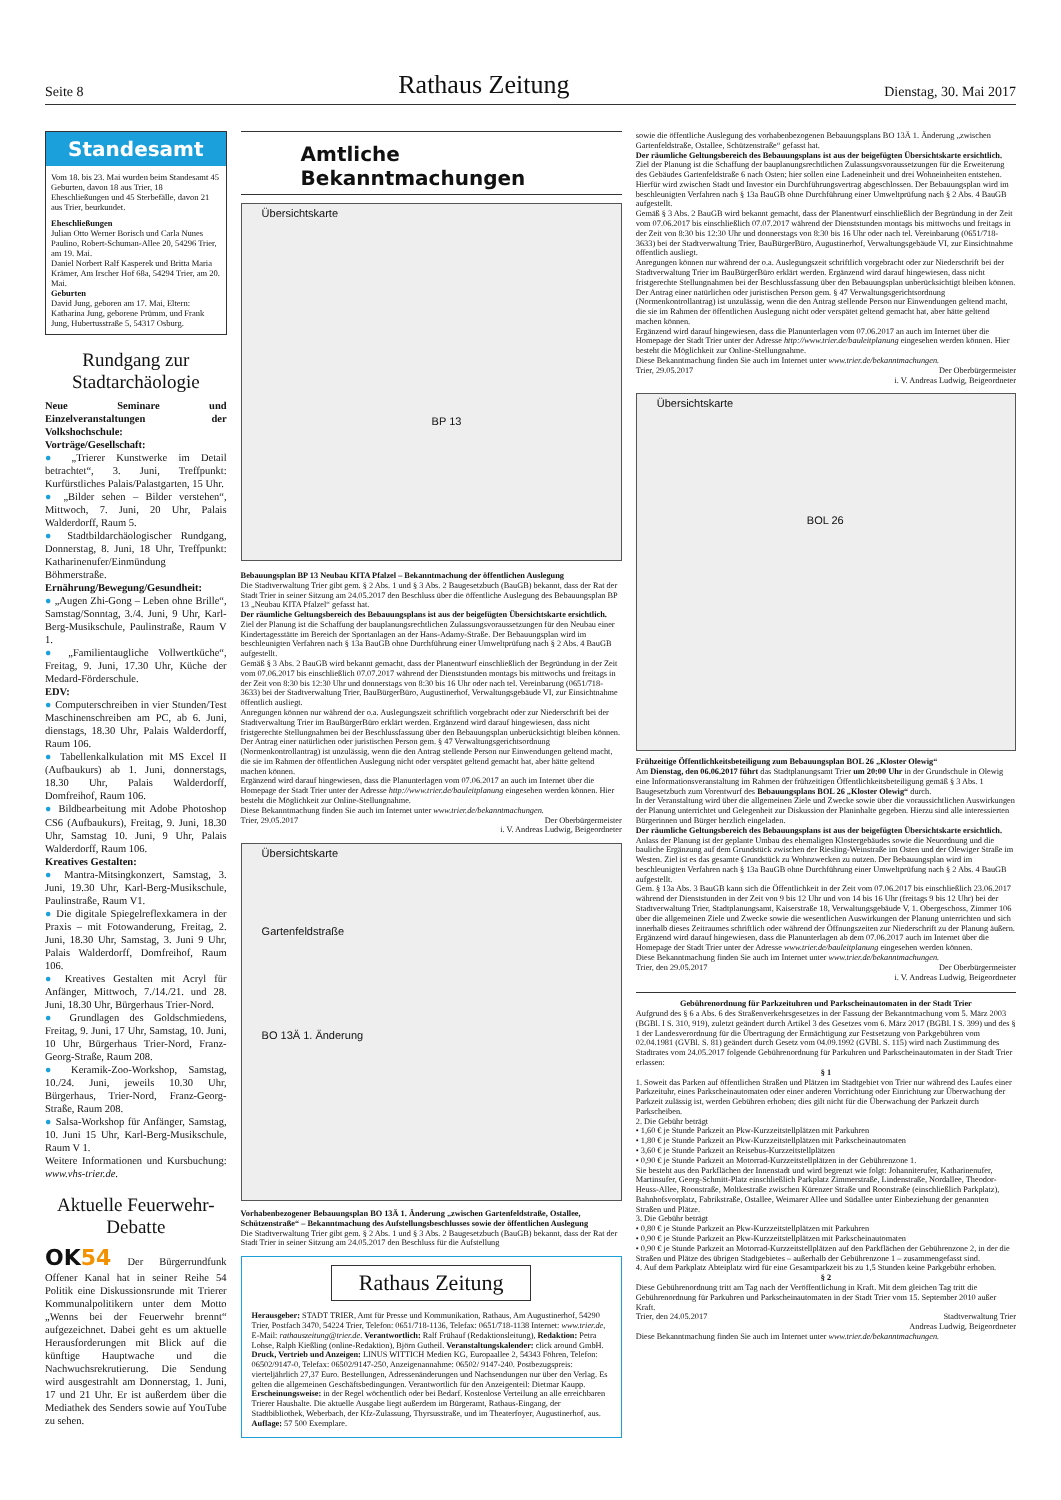Seite 8 Rathaus Zeitung Dienstag, 30. Mai 2017
Standesamt
Vom 18. bis 23. Mai wurden beim Standesamt 45 Geburten, davon 18 aus Trier, 18 Eheschließungen und 45 Sterbefälle, davon 21 aus Trier, beurkundet.
Eheschließungen
Julian Otto Werner Borisch und Carla Nunes Paulino, Robert-Schuman-Allee 20, 54296 Trier, am 19. Mai.
Daniel Norbert Ralf Kasperek und Britta Maria Krämer, Am Irscher Hof 68a, 54294 Trier, am 20. Mai.
Geburten
David Jung, geboren am 17. Mai, Eltern: Katharina Jung, geborene Prümm, und Frank Jung, Hubertusstraße 5, 54317 Osburg.
Rundgang zur Stadtarchäologie
Neue Seminare und Einzelveranstaltungen der Volkshochschule:
Vorträge/Gesellschaft:
● „Trierer Kunstwerke im Detail betrachtet“, 3. Juni, Treffpunkt: Kurfürstliches Palais/Palastgarten, 15 Uhr.
● „Bilder sehen – Bilder verstehen“, Mittwoch, 7. Juni, 20 Uhr, Palais Walderdorff, Raum 5.
● Stadtbildarchäologischer Rundgang, Donnerstag, 8. Juni, 18 Uhr, Treffpunkt: Katharinenufer/Einmündung Böhmerstraße.
Ernährung/Bewegung/Gesundheit:
● „Augen Zhi-Gong – Leben ohne Brille“, Samstag/Sonntag, 3./4. Juni, 9 Uhr, Karl-Berg-Musikschule, Paulinstraße, Raum V 1.
● „Familientaugliche Vollwertküche“, Freitag, 9. Juni, 17.30 Uhr, Küche der Medard-Förderschule.
EDV:
● Computerschreiben in vier Stunden/Test Maschinenschreiben am PC, ab 6. Juni, dienstags, 18.30 Uhr, Palais Walderdorff, Raum 106.
● Tabellenkalkulation mit MS Excel II (Aufbaukurs) ab 1. Juni, donnerstags, 18.30 Uhr, Palais Walderdorff, Domfreihof, Raum 106.
● Bildbearbeitung mit Adobe Photoshop CS6 (Aufbaukurs), Freitag, 9. Juni, 18.30 Uhr, Samstag 10. Juni, 9 Uhr, Palais Walderdorff, Raum 106.
Kreatives Gestalten:
● Mantra-Mitsingkonzert, Samstag, 3. Juni, 19.30 Uhr, Karl-Berg-Musikschule, Paulinstraße, Raum V1.
● Die digitale Spiegelreflexkamera in der Praxis – mit Fotowanderung, Freitag, 2. Juni, 18.30 Uhr, Samstag, 3. Juni 9 Uhr, Palais Walderdorff, Domfreihof, Raum 106.
● Kreatives Gestalten mit Acryl für Anfänger, Mittwoch, 7./14./21. und 28. Juni, 18.30 Uhr, Bürgerhaus Trier-Nord.
● Grundlagen des Goldschmiedens, Freitag, 9. Juni, 17 Uhr, Samstag, 10. Juni, 10 Uhr, Bürgerhaus Trier-Nord, Franz-Georg-Straße, Raum 208.
● Keramik-Zoo-Workshop, Samstag, 10./24. Juni, jeweils 10.30 Uhr, Bürgerhaus, Trier-Nord, Franz-Georg-Straße, Raum 208.
● Salsa-Workshop für Anfänger, Samstag, 10. Juni 15 Uhr, Karl-Berg-Musikschule, Raum V 1.
Weitere Informationen und Kursbuchung: www.vhs-trier.de.
Aktuelle Feuerwehr-Debatte
OK54 Der Bürgerrundfunk Offener Kanal hat in seiner Reihe 54 Politik eine Diskussionsrunde mit Trierer Kommunalpolitikern unter dem Motto „Wenns bei der Feuerwehr brennt“ aufgezeichnet. Dabei geht es um aktuelle Herausforderungen mit Blick auf die künftige Hauptwache und die Nachwuchsrekrutierung. Die Sendung wird ausgestrahlt am Donnerstag, 1. Juni, 17 und 21 Uhr. Er ist außerdem über die Mediathek des Senders sowie auf YouTube zu sehen.
Amtliche Bekanntmachungen
Übersichtskarte
BP 13
Bebauungsplan BP 13 Neubau KITA Pfalzel – Bekanntmachung der öffentlichen Auslegung
Die Stadtverwaltung Trier gibt gem. § 2 Abs. 1 und § 3 Abs. 2 Baugesetzbuch (BauGB) bekannt, dass der Rat der Stadt Trier in seiner Sitzung am 24.05.2017 den Beschluss über die öffentliche Auslegung des Bebauungsplan BP 13 „Neubau KITA Pfalzel“ gefasst hat.
Der räumliche Geltungsbereich des Bebauungsplans ist aus der beigefügten Übersichtskarte ersichtlich.
Ziel der Planung ist die Schaffung der bauplanungsrechtlichen Zulassungsvoraussetzungen für den Neubau einer Kindertagesstätte im Bereich der Sportanlagen an der Hans-Adamy-Straße. Der Bebauungsplan wird im beschleunigten Verfahren nach § 13a BauGB ohne Durchführung einer Umweltprüfung nach § 2 Abs. 4 BauGB aufgestellt.
Gemäß § 3 Abs. 2 BauGB wird bekannt gemacht, dass der Planentwurf einschließlich der Begründung in der Zeit vom 07.06.2017 bis einschließlich 07.07.2017 während der Dienststunden montags bis mittwochs und freitags in der Zeit von 8:30 bis 12:30 Uhr und donnerstags von 8:30 bis 16 Uhr oder nach tel. Vereinbarung (0651/718-3633) bei der Stadtverwaltung Trier, BauBürgerBüro, Augustinerhof, Verwaltungsgebäude VI, zur Einsichtnahme öffentlich ausliegt.
Anregungen können nur während der o.a. Auslegungszeit schriftlich vorgebracht oder zur Niederschrift bei der Stadtverwaltung Trier im BauBürgerBüro erklärt werden. Ergänzend wird darauf hingewiesen, dass nicht fristgerechte Stellungnahmen bei der Beschlussfassung über den Bebauungsplan unberücksichtigt bleiben können.
Der Antrag einer natürlichen oder juristischen Person gem. § 47 Verwaltungsgerichtsordnung (Normenkontrollantrag) ist unzulässig, wenn die den Antrag stellende Person nur Einwendungen geltend macht, die sie im Rahmen der öffentlichen Auslegung nicht oder verspätet geltend gemacht hat, aber hätte geltend machen können.
Ergänzend wird darauf hingewiesen, dass die Planunterlagen vom 07.06.2017 an auch im Internet über die Homepage der Stadt Trier unter der Adresse http://www.trier.de/bauleitplanung eingesehen werden können. Hier besteht die Möglichkeit zur Online-Stellungnahme.
Diese Bekanntmachung finden Sie auch im Internet unter www.trier.de/bekanntmachungen.
Trier, 29.05.2017 Der Oberbürgermeister
i. V. Andreas Ludwig, Beigeordneter
Übersichtskarte
Gartenfeldstraße
BO 13Ä 1. Änderung
Vorhabenbezogener Bebauungsplan BO 13Ä 1. Änderung „zwischen Gartenfeldstraße, Ostallee, Schützenstraße“ – Bekanntmachung des Aufstellungsbeschlusses sowie der öffentlichen Auslegung
Die Stadtverwaltung Trier gibt gem. § 2 Abs. 1 und § 3 Abs. 2 Baugesetzbuch (BauGB) bekannt, dass der Rat der Stadt Trier in seiner Sitzung am 24.05.2017 den Beschluss für die Aufstellung
Rathaus Zeitung
Herausgeber: STADT TRIER, Amt für Presse und Kommunikation, Rathaus, Am Augustinerhof, 54290 Trier, Postfach 3470, 54224 Trier, Telefon: 0651/718-1136, Telefax: 0651/718-1138 Internet: www.trier.de, E-Mail: rathauszeitung@trier.de. Verantwortlich: Ralf Frühauf (Redaktionsleitung), Redaktion: Petra Lohse, Ralph Kießling (online-Redaktion), Björn Gutheil. Veranstaltungskalender: click around GmbH. Druck, Vertrieb und Anzeigen: LINUS WITTICH Medien KG, Europaallee 2, 54343 Föhren, Telefon: 06502/9147-0, Telefax: 06502/9147-250, Anzeigenannahme: 06502/ 9147-240. Postbezugspreis: vierteljährlich 27,37 Euro. Bestellungen, Adressenänderungen und Nachsendungen nur über den Verlag. Es gelten die allgemeinen Geschäftsbedingungen. Verantwortlich für den Anzeigenteil: Dietmar Kaupp. Erscheinungsweise: in der Regel wöchentlich oder bei Bedarf. Kostenlose Verteilung an alle erreichbaren Trierer Haushalte. Die aktuelle Ausgabe liegt außerdem im Bürgeramt, Rathaus-Eingang, der Stadtbibliothek, Weberbach, der Kfz-Zulassung, Thyrsusstraße, und im Theaterfoyer, Augustinerhof, aus. Auflage: 57 500 Exemplare.
sowie die öffentliche Auslegung des vorhabenbezogenen Bebauungsplans BO 13Ä 1. Änderung „zwischen Gartenfeldstraße, Ostallee, Schützenstraße“ gefasst hat.
Der räumliche Geltungsbereich des Bebauungsplans ist aus der beigefügten Übersichtskarte ersichtlich.
Ziel der Planung ist die Schaffung der bauplanungsrechtlichen Zulassungsvoraussetzungen für die Erweiterung des Gebäudes Gartenfeldstraße 6 nach Osten; hier sollen eine Ladeneinheit und drei Wohneinheiten entstehen. Hierfür wird zwischen Stadt und Investor ein Durchführungsvertrag abgeschlossen. Der Bebauungsplan wird im beschleunigten Verfahren nach § 13a BauGB ohne Durchführung einer Umweltprüfung nach § 2 Abs. 4 BauGB aufgestellt.
Gemäß § 3 Abs. 2 BauGB wird bekannt gemacht, dass der Planentwurf einschließlich der Begründung in der Zeit vom 07.06.2017 bis einschließlich 07.07.2017 während der Dienststunden montags bis mittwochs und freitags in der Zeit von 8:30 bis 12:30 Uhr und donnerstags von 8:30 bis 16 Uhr oder nach tel. Vereinbarung (0651/718-3633) bei der Stadtverwaltung Trier, BauBürgerBüro, Augustinerhof, Verwaltungsgebäude VI, zur Einsichtnahme öffentlich ausliegt.
Anregungen können nur während der o.a. Auslegungszeit schriftlich vorgebracht oder zur Niederschrift bei der Stadtverwaltung Trier im BauBürgerBüro erklärt werden. Ergänzend wird darauf hingewiesen, dass nicht fristgerechte Stellungnahmen bei der Beschlussfassung über den Bebauungsplan unberücksichtigt bleiben können.
Der Antrag einer natürlichen oder juristischen Person gem. § 47 Verwaltungsgerichtsordnung (Normenkontrollantrag) ist unzulässig, wenn die den Antrag stellende Person nur Einwendungen geltend macht, die sie im Rahmen der öffentlichen Auslegung nicht oder verspätet geltend gemacht hat, aber hätte geltend machen können.
Ergänzend wird darauf hingewiesen, dass die Planunterlagen vom 07.06.2017 an auch im Internet über die Homepage der Stadt Trier unter der Adresse http://www.trier.de/bauleitplanung eingesehen werden können. Hier besteht die Möglichkeit zur Online-Stellungnahme.
Diese Bekanntmachung finden Sie auch im Internet unter www.trier.de/bekanntmachungen.
Trier, 29.05.2017 Der Oberbürgermeister
i. V. Andreas Ludwig, Beigeordneter
Übersichtskarte
BOL 26
Frühzeitige Öffentlichkeitsbeteiligung zum Bebauungsplan BOL 26 „Kloster Olewig“
Am Dienstag, den 06.06.2017 führt das Stadtplanungsamt Trier um 20:00 Uhr in der Grundschule in Olewig eine Informationsveranstaltung im Rahmen der frühzeitigen Öffentlichkeitsbeteiligung gemäß § 3 Abs. 1 Baugesetzbuch zum Vorentwurf des Bebauungsplans BOL 26 „Kloster Olewig“ durch.
In der Veranstaltung wird über die allgemeinen Ziele und Zwecke sowie über die voraussichtlichen Auswirkungen der Planung unterrichtet und Gelegenheit zur Diskussion der Planinhalte gegeben. Hierzu sind alle interessierten Bürgerinnen und Bürger herzlich eingeladen.
Der räumliche Geltungsbereich des Bebauungsplans ist aus der beigefügten Übersichtskarte ersichtlich.
Anlass der Planung ist der geplante Umbau des ehemaligen Klostergebäudes sowie die Neuordnung und die bauliche Ergänzung auf dem Grundstück zwischen der Riesling-Weinstraße im Osten und der Olewiger Straße im Westen. Ziel ist es das gesamte Grundstück zu Wohnzwecken zu nutzen. Der Bebauungsplan wird im beschleunigten Verfahren nach § 13a BauGB ohne Durchführung einer Umweltprüfung nach § 2 Abs. 4 BauGB aufgestellt.
Gem. § 13a Abs. 3 BauGB kann sich die Öffentlichkeit in der Zeit vom 07.06.2017 bis einschließlich 23.06.2017 während der Dienststunden in der Zeit von 9 bis 12 Uhr und von 14 bis 16 Uhr (freitags 9 bis 12 Uhr) bei der Stadtverwaltung Trier, Stadtplanungsamt, Kaiserstraße 18, Verwaltungsgebäude V, 1. Obergeschoss, Zimmer 106 über die allgemeinen Ziele und Zwecke sowie die wesentlichen Auswirkungen der Planung unterrichten und sich innerhalb dieses Zeitraumes schriftlich oder während der Öffnungszeiten zur Niederschrift zu der Planung äußern.
Ergänzend wird darauf hingewiesen, dass die Planunterlagen ab dem 07.06.2017 auch im Internet über die Homepage der Stadt Trier unter der Adresse www.trier.de/bauleitplanung eingesehen werden können.
Diese Bekanntmachung finden Sie auch im Internet unter www.trier.de/bekanntmachungen.
Trier, den 29.05.2017 Der Oberbürgermeister
i. V. Andreas Ludwig, Beigeordneter
Gebührenordnung für Parkzeituhren und Parkscheinautomaten in der Stadt Trier
Aufgrund des § 6 a Abs. 6 des Straßenverkehrsgesetzes in der Fassung der Bekanntmachung vom 5. März 2003 (BGBl. I S. 310, 919), zuletzt geändert durch Artikel 3 des Gesetzes vom 6. März 2017 (BGBl. I S. 399) und des § 1 der Landesverordnung für die Übertragung der Ermächtigung zur Festsetzung von Parkgebühren vom 02.04.1981 (GVBl. S. 81) geändert durch Gesetz vom 04.09.1992 (GVBl. S. 115) wird nach Zustimmung des Stadtrates vom 24.05.2017 folgende Gebührenordnung für Parkuhren und Parkscheinautomaten in der Stadt Trier erlassen:
§ 1
1. Soweit das Parken auf öffentlichen Straßen und Plätzen im Stadtgebiet von Trier nur während des Laufes einer Parkzeituhr, eines Parkscheinautomaten oder einer anderen Vorrichtung oder Einrichtung zur Überwachung der Parkzeit zulässig ist, werden Gebühren erhoben; dies gilt nicht für die Überwachung der Parkzeit durch Parkscheiben.
2. Die Gebühr beträgt
• 1,60 € je Stunde Parkzeit an Pkw-Kurzzeitstellplätzen mit Parkuhren
• 1,80 € je Stunde Parkzeit an Pkw-Kurzzeitstellplätzen mit Parkscheinautomaten
• 3,60 € je Stunde Parkzeit an Reisebus-Kurzzeitstellplätzen
• 0,90 € je Stunde Parkzeit an Motorrad-Kurzzeitstellplätzen in der Gebührenzone 1.
Sie besteht aus den Parkflächen der Innenstadt und wird begrenzt wie folgt: Johanniterufer, Katharinenufer, Martinsufer, Georg-Schmitt-Platz einschließlich Parkplatz Zimmerstraße, Lindenstraße, Nordallee, Theodor-Heuss-Allee, Roonstraße, Moltkestraße zwischen Kürenzer Straße und Roonstraße (einschließlich Parkplatz), Bahnhofsvorplatz, Fabrikstraße, Ostallee, Weimarer Allee und Südallee unter Einbeziehung der genannten Straßen und Plätze.
3. Die Gebühr beträgt
• 0,80 € je Stunde Parkzeit an Pkw-Kurzzeitstellplätzen mit Parkuhren
• 0,90 € je Stunde Parkzeit an Pkw-Kurzzeitstellplätzen mit Parkscheinautomaten
• 0,90 € je Stunde Parkzeit an Motorrad-Kurzzeitstellplätzen auf den Parkflächen der Gebührenzone 2, in der die Straßen und Plätze des übrigen Stadtgebietes – außerhalb der Gebührenzone 1 – zusammengefasst sind.
4. Auf dem Parkplatz Abteiplatz wird für eine Gesamtparkzeit bis zu 1,5 Stunden keine Parkgebühr erhoben.
§ 2
Diese Gebührenordnung tritt am Tag nach der Veröffentlichung in Kraft. Mit dem gleichen Tag tritt die Gebührenordnung für Parkuhren und Parkscheinautomaten in der Stadt Trier vom 15. September 2010 außer Kraft.
Trier, den 24.05.2017 Stadtverwaltung Trier
Andreas Ludwig, Beigeordneter
Diese Bekanntmachung finden Sie auch im Internet unter www.trier.de/bekanntmachungen.